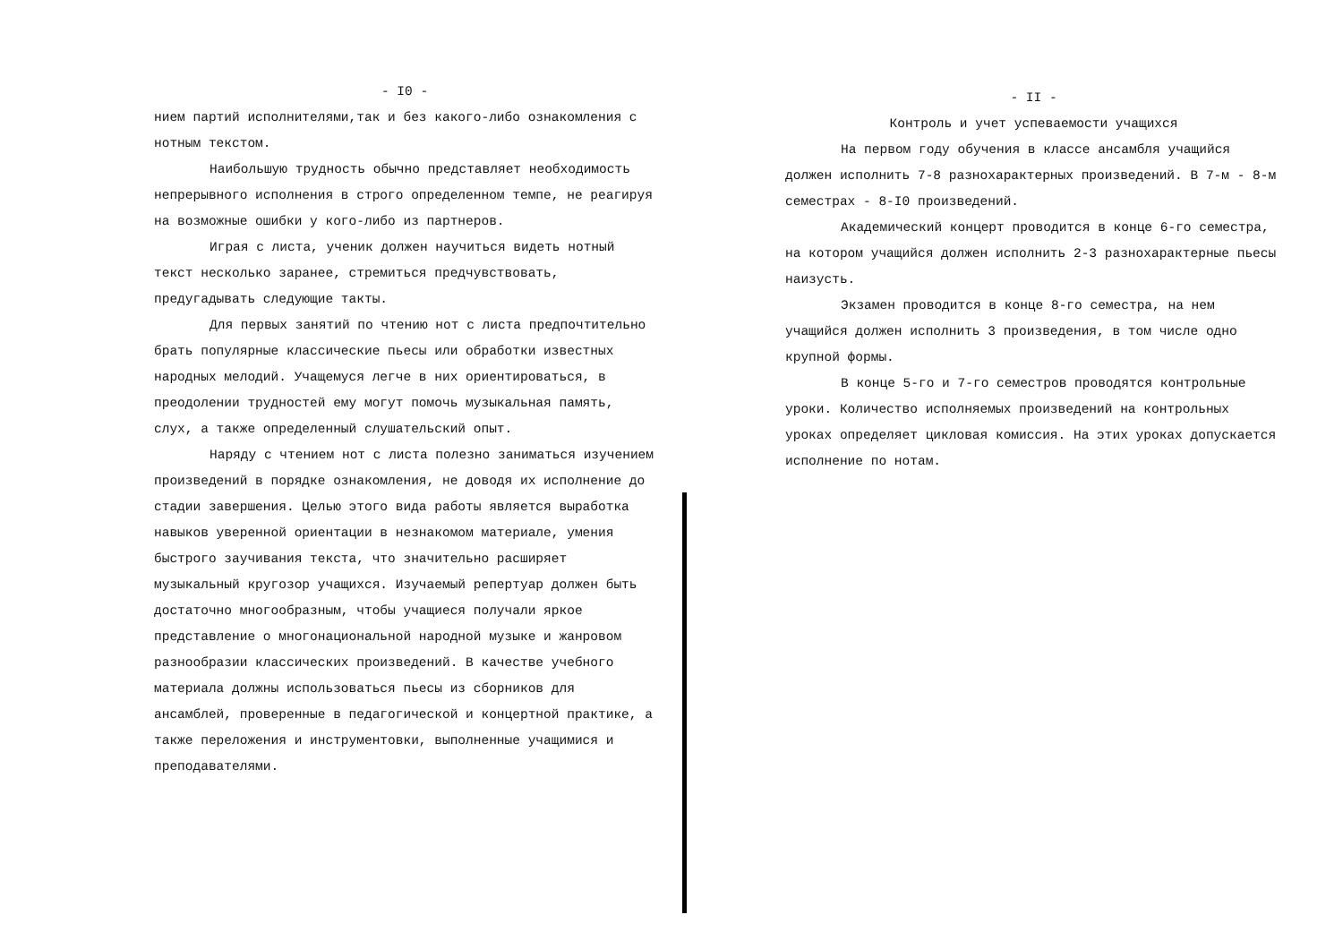- I0 -
нием партий исполнителями,так и без какого-либо ознакомления с нотным текстом.
Наибольшую трудность обычно представляет необходимость непрерывного исполнения в строго определенном темпе, не реагируя на возможные ошибки у кого-либо из партнеров.
Играя с листа, ученик должен научиться видеть нотный текст несколько заранее, стремиться предчувствовать, предугадывать следующие такты.
Для первых занятий по чтению нот с листа предпочтительно брать популярные классические пьесы или обработки известных народных мелодий. Учащемуся легче в них ориентироваться, в преодолении трудностей ему могут помочь музыкальная память, слух, а также определенный слушательский опыт.
Наряду с чтением нот с листа полезно заниматься изучением произведений в порядке ознакомления, не доводя их исполнение до стадии завершения. Целью этого вида работы является выработка навыков уверенной ориентации в незнакомом материале, умения быстрого заучивания текста, что значительно расширяет музыкальный кругозор учащихся. Изучаемый репертуар должен быть достаточно многообразным, чтобы учащиеся получали яркое представление о многонациональной народной музыке и жанровом разнообразии классических произведений. В качестве учебного материала должны использоваться пьесы из сборников для ансамблей, проверенные в педагогической и концертной практике, а также переложения и инструментовки, выполненные учащимися и преподавателями.
- II -
Контроль и учет успеваемости учащихся
На первом году обучения в классе ансамбля учащийся должен исполнить 7-8 разнохарактерных произведений. В 7-м - 8-м семестрах - 8-I0 произведений.
Академический концерт проводится в конце 6-го семестра, на котором учащийся должен исполнить 2-3 разнохарактерные пьесы наизусть.
Экзамен проводится в конце 8-го семестра, на нем учащийся должен исполнить 3 произведения, в том числе одно крупной формы.
В конце 5-го и 7-го семестров проводятся контрольные уроки. Количество исполняемых произведений на контрольных уроках определяет цикловая комиссия. На этих уроках допускается исполнение по нотам.